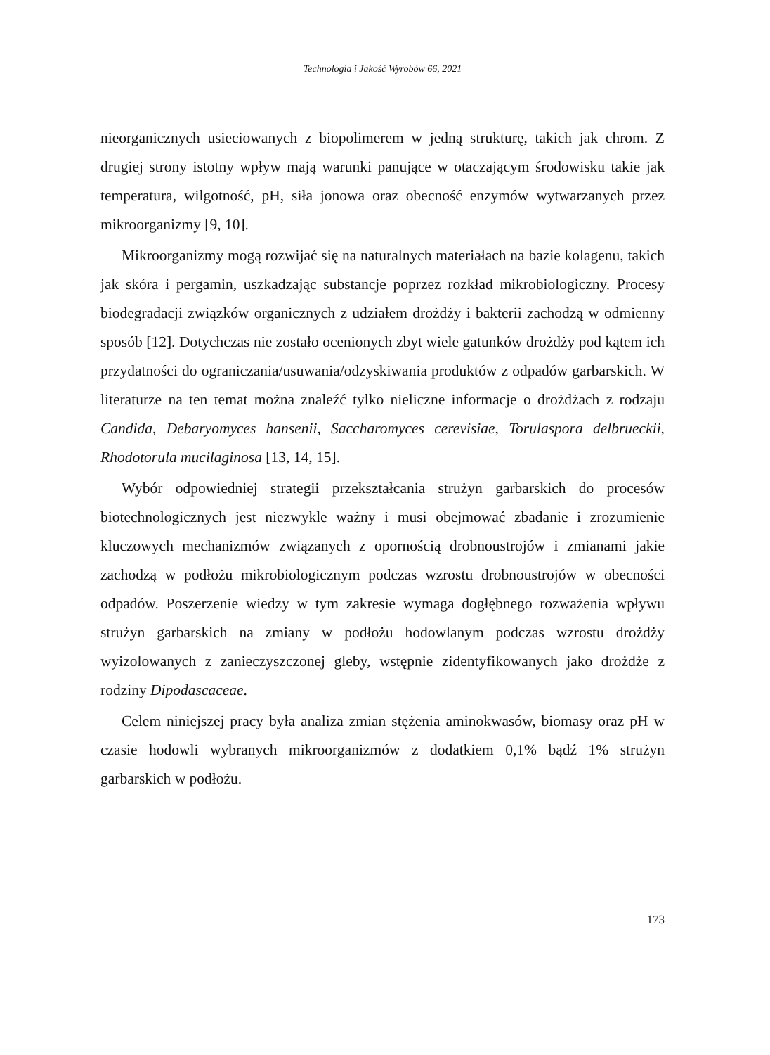Technologia i Jakość Wyrobów 66, 2021
nieorganicznych usieciowanych z biopolimerem w jedną strukturę, takich jak chrom. Z drugiej strony istotny wpływ mają warunki panujące w otaczającym środowisku takie jak temperatura, wilgotność, pH, siła jonowa oraz obecność enzymów wytwarzanych przez mikroorganizmy [9, 10].
Mikroorganizmy mogą rozwijać się na naturalnych materiałach na bazie kolagenu, takich jak skóra i pergamin, uszkadzając substancje poprzez rozkład mikrobiologiczny. Procesy biodegradacji związków organicznych z udziałem drożdży i bakterii zachodzą w odmienny sposób [12]. Dotychczas nie zostało ocenionych zbyt wiele gatunków drożdży pod kątem ich przydatności do ograniczania/usuwania/odzyskiwania produktów z odpadów garbarskich. W literaturze na ten temat można znaleźć tylko nieliczne informacje o drożdżach z rodzaju Candida, Debaryomyces hansenii, Saccharomyces cerevisiae, Torulaspora delbrueckii, Rhodotorula mucilaginosa [13, 14, 15].
Wybór odpowiedniej strategii przekształcania strużyn garbarskich do procesów biotechnologicznych jest niezwykle ważny i musi obejmować zbadanie i zrozumienie kluczowych mechanizmów związanych z opornością drobnoustrojów i zmianami jakie zachodzą w podłożu mikrobiologicznym podczas wzrostu drobnoustrojów w obecności odpadów. Poszerzenie wiedzy w tym zakresie wymaga dogłębnego rozważenia wpływu strużyn garbarskich na zmiany w podłożu hodowlanym podczas wzrostu drożdży wyizolowanych z zanieczyszczonej gleby, wstępnie zidentyfikowanych jako drożdże z rodziny Dipodascaceae.
Celem niniejszej pracy była analiza zmian stężenia aminokwasów, biomasy oraz pH w czasie hodowli wybranych mikroorganizmów z dodatkiem 0,1% bądź 1% strużyn garbarskich w podłożu.
173